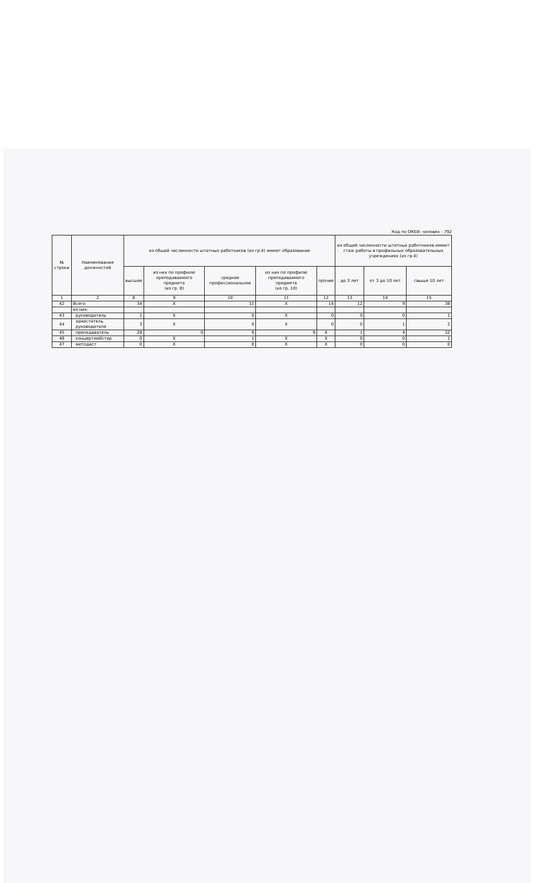Код по ОКЕИ: человек - 792
| № строки | Наименование должностей | из общей численности штатных работников (из гр.4) имеют образование | | | | | из общей численности штатных работников имеют стаж работы в профильных образовательных учреждениях (из гр.4) | | |
| --- | --- | --- | --- | --- | --- | --- | --- | --- | --- |
| | | высшее | из них по профилю преподаваемого предмета (из гр. 8) | среднее профессиональное | из них по профилю преподаваемого предмета (из гр. 10) | прочие | до 3 лет | от 3 до 10 лет | свыше 10 лет |
| 1 | 2 | 8 | 9 | 10 | 11 | 12 | 13 | 14 | 15 |
| 42 | Всего | 34 | X | 11 | X | 14 | 12 | 9 | 38 |
| | из них: | | | | | | | | |
| 43 | руководитель | 1 | X | 0 | X | 0 | 0 | 0 | 1 |
| 44 | заместитель руководителя | 3 | X | 0 | X | 0 | 0 | 1 | 2 |
| 45 | преподаватель | 28 | 0 | 9 | 9 | X | 1 | 4 | 32 |
| 46 | концертмейстер | 0 | X | 1 | X | X | 0 | 0 | 1 |
| 47 | методист | 0 | X | 0 | X | X | 0 | 0 | 0 |